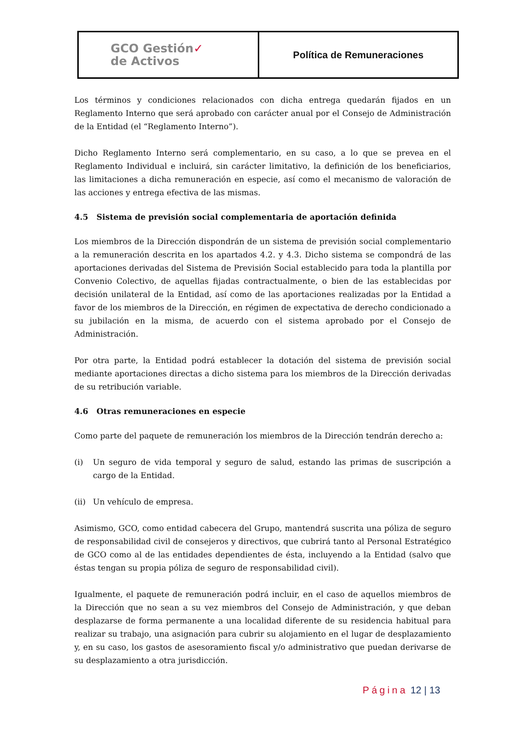| GCO Gestión ✓ de Activos | Política de Remuneraciones |
Los términos y condiciones relacionados con dicha entrega quedarán fijados en un Reglamento Interno que será aprobado con carácter anual por el Consejo de Administración de la Entidad (el “Reglamento Interno”).
Dicho Reglamento Interno será complementario, en su caso, a lo que se prevea en el Reglamento Individual e incluirá, sin carácter limitativo, la definición de los beneficiarios, las limitaciones a dicha remuneración en especie, así como el mecanismo de valoración de las acciones y entrega efectiva de las mismas.
4.5 Sistema de previsión social complementaria de aportación definida
Los miembros de la Dirección dispondrán de un sistema de previsión social complementario a la remuneración descrita en los apartados 4.2. y 4.3. Dicho sistema se compondrá de las aportaciones derivadas del Sistema de Previsión Social establecido para toda la plantilla por Convenio Colectivo, de aquellas fijadas contractualmente, o bien de las establecidas por decisión unilateral de la Entidad, así como de las aportaciones realizadas por la Entidad a favor de los miembros de la Dirección, en régimen de expectativa de derecho condicionado a su jubilación en la misma, de acuerdo con el sistema aprobado por el Consejo de Administración.
Por otra parte, la Entidad podrá establecer la dotación del sistema de previsión social mediante aportaciones directas a dicho sistema para los miembros de la Dirección derivadas de su retribución variable.
4.6 Otras remuneraciones en especie
Como parte del paquete de remuneración los miembros de la Dirección tendrán derecho a:
(i) Un seguro de vida temporal y seguro de salud, estando las primas de suscripción a cargo de la Entidad.
(ii) Un vehículo de empresa.
Asimismo, GCO, como entidad cabecera del Grupo, mantendrá suscrita una póliza de seguro de responsabilidad civil de consejeros y directivos, que cubrirá tanto al Personal Estratégico de GCO como al de las entidades dependientes de ésta, incluyendo a la Entidad (salvo que éstas tengan su propia póliza de seguro de responsabilidad civil).
Igualmente, el paquete de remuneración podrá incluir, en el caso de aquellos miembros de la Dirección que no sean a su vez miembros del Consejo de Administración, y que deban desplazarse de forma permanente a una localidad diferente de su residencia habitual para realizar su trabajo, una asignación para cubrir su alojamiento en el lugar de desplazamiento y, en su caso, los gastos de asesoramiento fiscal y/o administrativo que puedan derivarse de su desplazamiento a otra jurisdicción.
Página 12 | 13